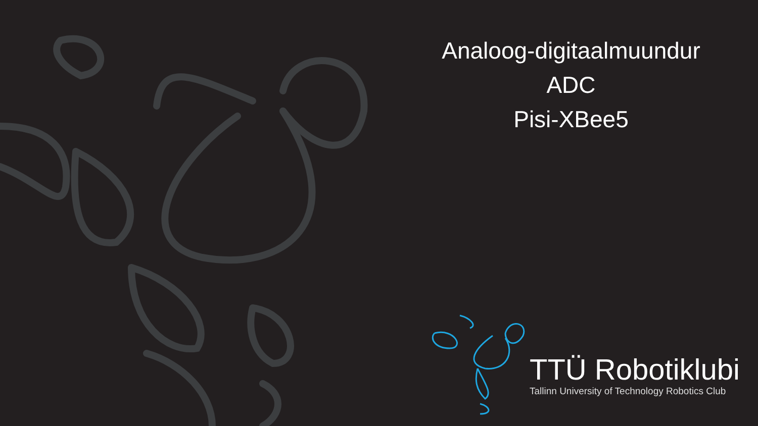Analoog-digitaalmuundur
ADC
Pisi-XBee5
TTÜ Robotiklubi
Tallinn University of Technology Robotics Club